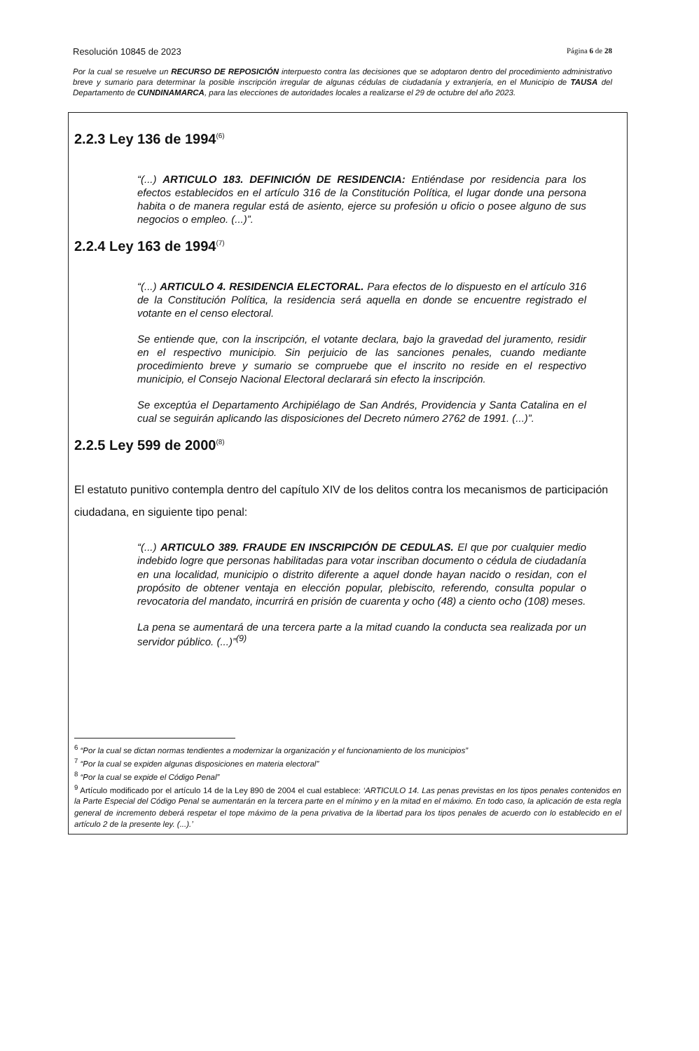Resolución 10845 de 2023 Página 6 de 28
Por la cual se resuelve un RECURSO DE REPOSICIÓN interpuesto contra las decisiones que se adoptaron dentro del procedimiento administrativo breve y sumario para determinar la posible inscripción irregular de algunas cédulas de ciudadanía y extranjería, en el Municipio de TAUSA del Departamento de CUNDINAMARCA, para las elecciones de autoridades locales a realizarse el 29 de octubre del año 2023.
2.2.3 Ley 136 de 1994<sup>(6)</sup>
“(...) ARTICULO 183. DEFINICIÓN DE RESIDENCIA: Entiéndase por residencia para los efectos establecidos en el artículo 316 de la Constitución Política, el lugar donde una persona habita o de manera regular está de asiento, ejerce su profesión u oficio o posee alguno de sus negocios o empleo. (...)”.
2.2.4 Ley 163 de 1994<sup>(7)</sup>
“(...) ARTICULO 4. RESIDENCIA ELECTORAL. Para efectos de lo dispuesto en el artículo 316 de la Constitución Política, la residencia será aquella en donde se encuentre registrado el votante en el censo electoral.
Se entiende que, con la inscripción, el votante declara, bajo la gravedad del juramento, residir en el respectivo municipio. Sin perjuicio de las sanciones penales, cuando mediante procedimiento breve y sumario se compruebe que el inscrito no reside en el respectivo municipio, el Consejo Nacional Electoral declarará sin efecto la inscripción.
Se exceptúa el Departamento Archipiélago de San Andrés, Providencia y Santa Catalina en el cual se seguirán aplicando las disposiciones del Decreto número 2762 de 1991. (...)”.
2.2.5 Ley 599 de 2000<sup>(8)</sup>
El estatuto punitivo contempla dentro del capítulo XIV de los delitos contra los mecanismos de participación ciudadana, en siguiente tipo penal:
“(...) ARTICULO 389. FRAUDE EN INSCRIPCIÓN DE CEDULAS. El que por cualquier medio indebido logre que personas habilitadas para votar inscriban documento o cédula de ciudadanía en una localidad, municipio o distrito diferente a aquel donde hayan nacido o residan, con el propósito de obtener ventaja en elección popular, plebiscito, referendo, consulta popular o revocatoria del mandato, incurrirá en prisión de cuarenta y ocho (48) a ciento ocho (108) meses.
La pena se aumentará de una tercera parte a la mitad cuando la conducta sea realizada por un servidor público. (...)”<sup>(9)</sup>
<sup>6</sup> “Por la cual se dictan normas tendientes a modernizar la organización y el funcionamiento de los municipios”
<sup>7</sup> “Por la cual se expiden algunas disposiciones en materia electoral”
<sup>8</sup> “Por la cual se expide el Código Penal”
<sup>9</sup> Artículo modificado por el artículo 14 de la Ley 890 de 2004 el cual establece: ‘ARTICULO 14. Las penas previstas en los tipos penales contenidos en la Parte Especial del Código Penal se aumentarán en la tercera parte en el mínimo y en la mitad en el máximo. En todo caso, la aplicación de esta regla general de incremento deberá respetar el tope máximo de la pena privativa de la libertad para los tipos penales de acuerdo con lo establecido en el artículo 2 de la presente ley. (...).’